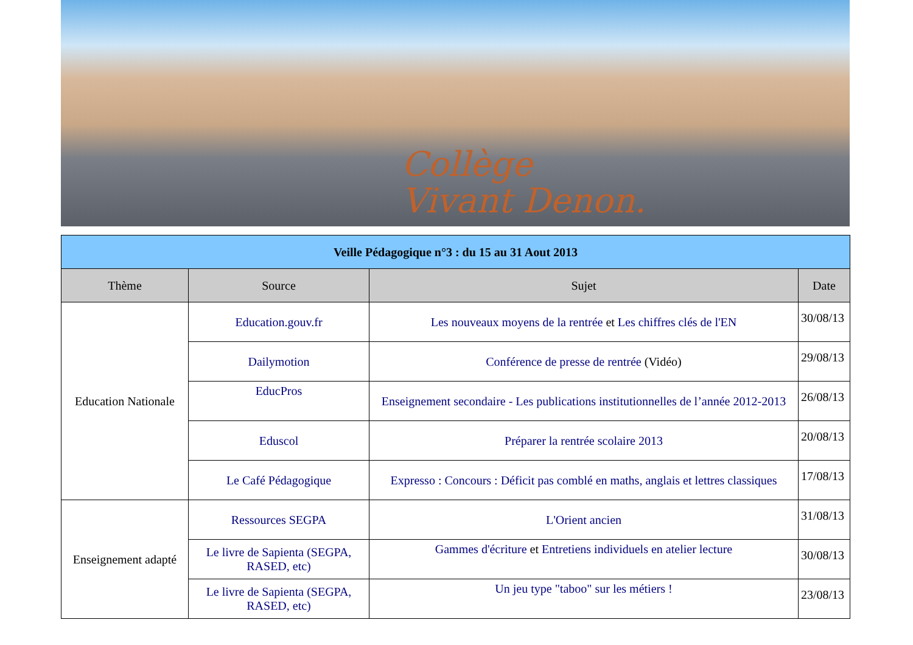Collège
Vivant Denon.
| Veille Pédagogique n°3 : du 15 au 31 Aout 2013 | | | |
| --- | --- | --- | --- |
| Thème | Source | Sujet | Date |
| Education Nationale | Education.gouv.fr | Les nouveaux moyens de la rentrée et Les chiffres clés de l'EN | 30/08/13 |
| | Dailymotion | Conférence de presse de rentrée (Vidéo) | 29/08/13 |
| | EducPros | Enseignement secondaire - Les publications institutionnelles de l’année 2012-2013 | 26/08/13 |
| | Eduscol | Préparer la rentrée scolaire 2013 | 20/08/13 |
| | Le Café Pédagogique | Expresso : Concours : Déficit pas comblé en maths, anglais et lettres classiques | 17/08/13 |
| Enseignement adapté | Ressources SEGPA | L'Orient ancien | 31/08/13 |
| | Le livre de Sapienta (SEGPA, RASED, etc) | Gammes d'écriture et Entretiens individuels en atelier lecture | 30/08/13 |
| | Le livre de Sapienta (SEGPA, RASED, etc) | Un jeu type "taboo" sur les métiers ! | 23/08/13 |